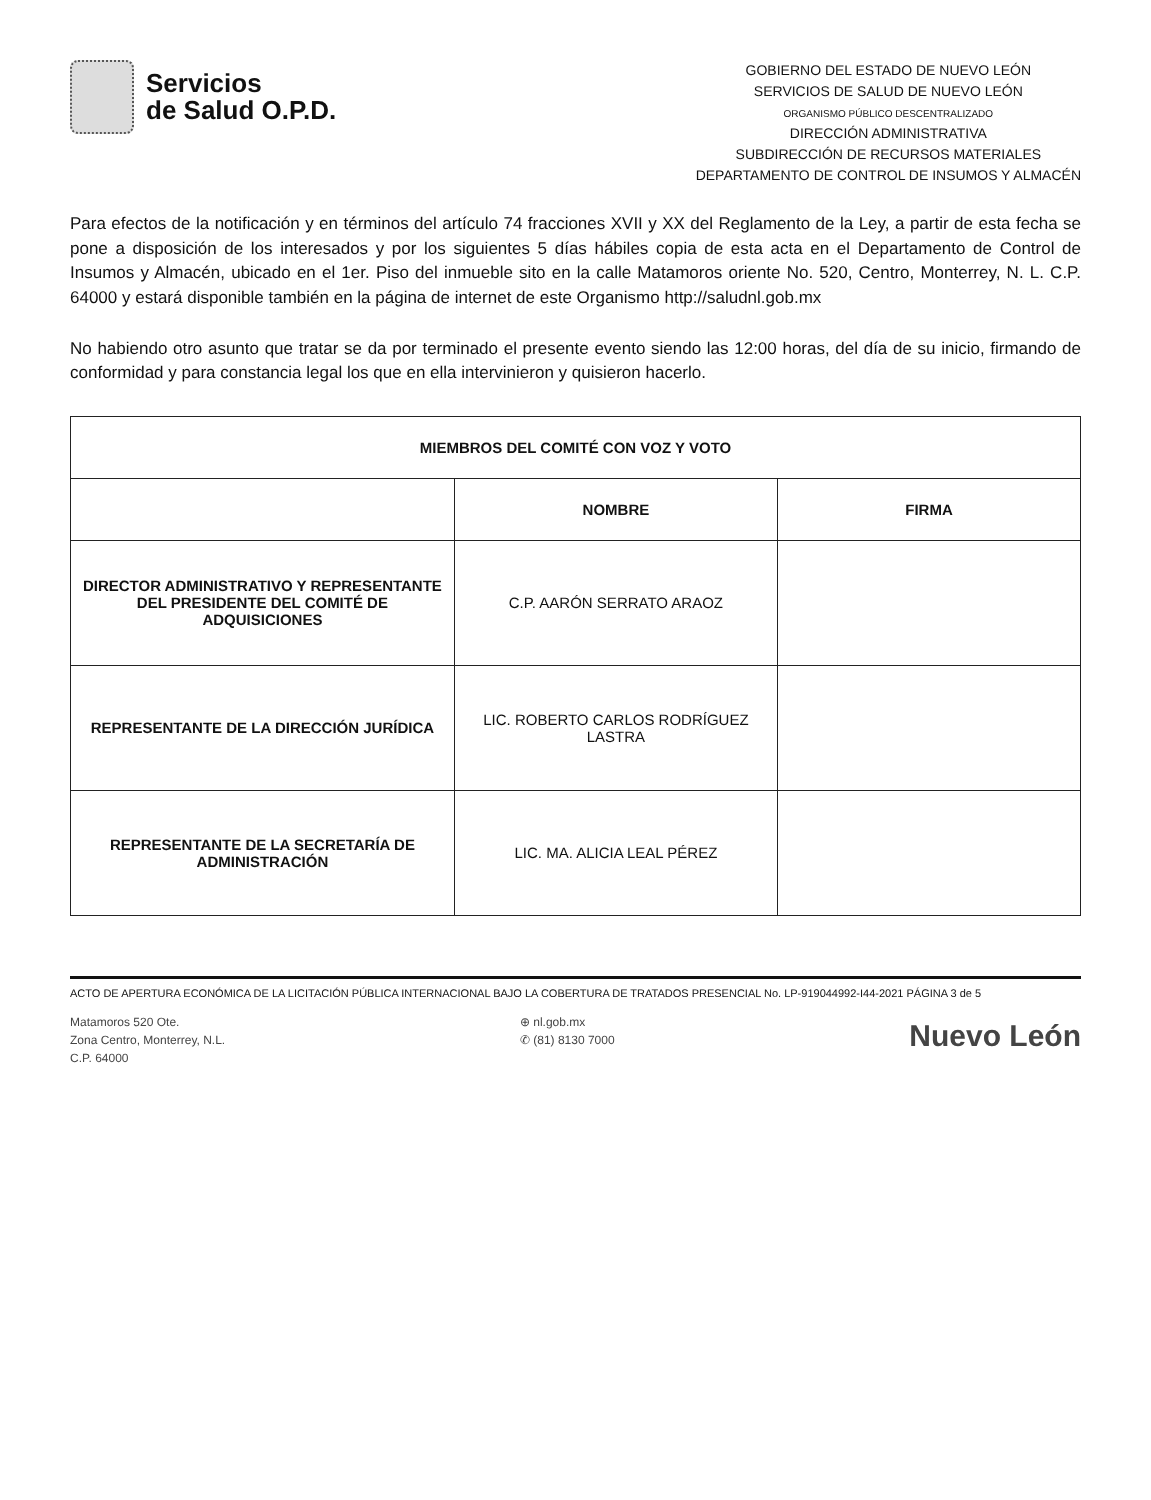Servicios
de Salud O.P.D.
GOBIERNO DEL ESTADO DE NUEVO LEÓN
SERVICIOS DE SALUD DE NUEVO LEÓN
ORGANISMO PÚBLICO DESCENTRALIZADO
DIRECCIÓN ADMINISTRATIVA
SUBDIRECCIÓN DE RECURSOS MATERIALES
DEPARTAMENTO DE CONTROL DE INSUMOS Y ALMACÉN
Para efectos de la notificación y en términos del artículo 74 fracciones XVII y XX del Reglamento de la Ley, a partir de esta fecha se pone a disposición de los interesados y por los siguientes 5 días hábiles copia de esta acta en el Departamento de Control de Insumos y Almacén, ubicado en el 1er. Piso del inmueble sito en la calle Matamoros oriente No. 520, Centro, Monterrey, N. L. C.P. 64000 y estará disponible también en la página de internet de este Organismo http://saludnl.gob.mx
No habiendo otro asunto que tratar se da por terminado el presente evento siendo las 12:00 horas, del día de su inicio, firmando de conformidad y para constancia legal los que en ella intervinieron y quisieron hacerlo.
| MIEMBROS DEL COMITÉ CON VOZ Y VOTO | | |
| --- | --- | --- |
| | NOMBRE | FIRMA |
| DIRECTOR ADMINISTRATIVO Y REPRESENTANTE DEL PRESIDENTE DEL COMITÉ DE ADQUISICIONES | C.P. AARÓN SERRATO ARAOZ | |
| REPRESENTANTE DE LA DIRECCIÓN JURÍDICA | LIC. ROBERTO CARLOS RODRÍGUEZ LASTRA | |
| REPRESENTANTE DE LA SECRETARÍA DE ADMINISTRACIÓN | LIC. MA. ALICIA LEAL PÉREZ | |
ACTO DE APERTURA ECONÓMICA DE LA LICITACIÓN PÚBLICA INTERNACIONAL BAJO LA COBERTURA DE TRATADOS PRESENCIAL No. LP-919044992-I44-2021 PÁGINA 3 de 5
Matamoros 520 Ote.
Zona Centro, Monterrey, N.L.
C.P. 64000
⊕ nl.gob.mx
✆ (81) 8130 7000
Nuevo León